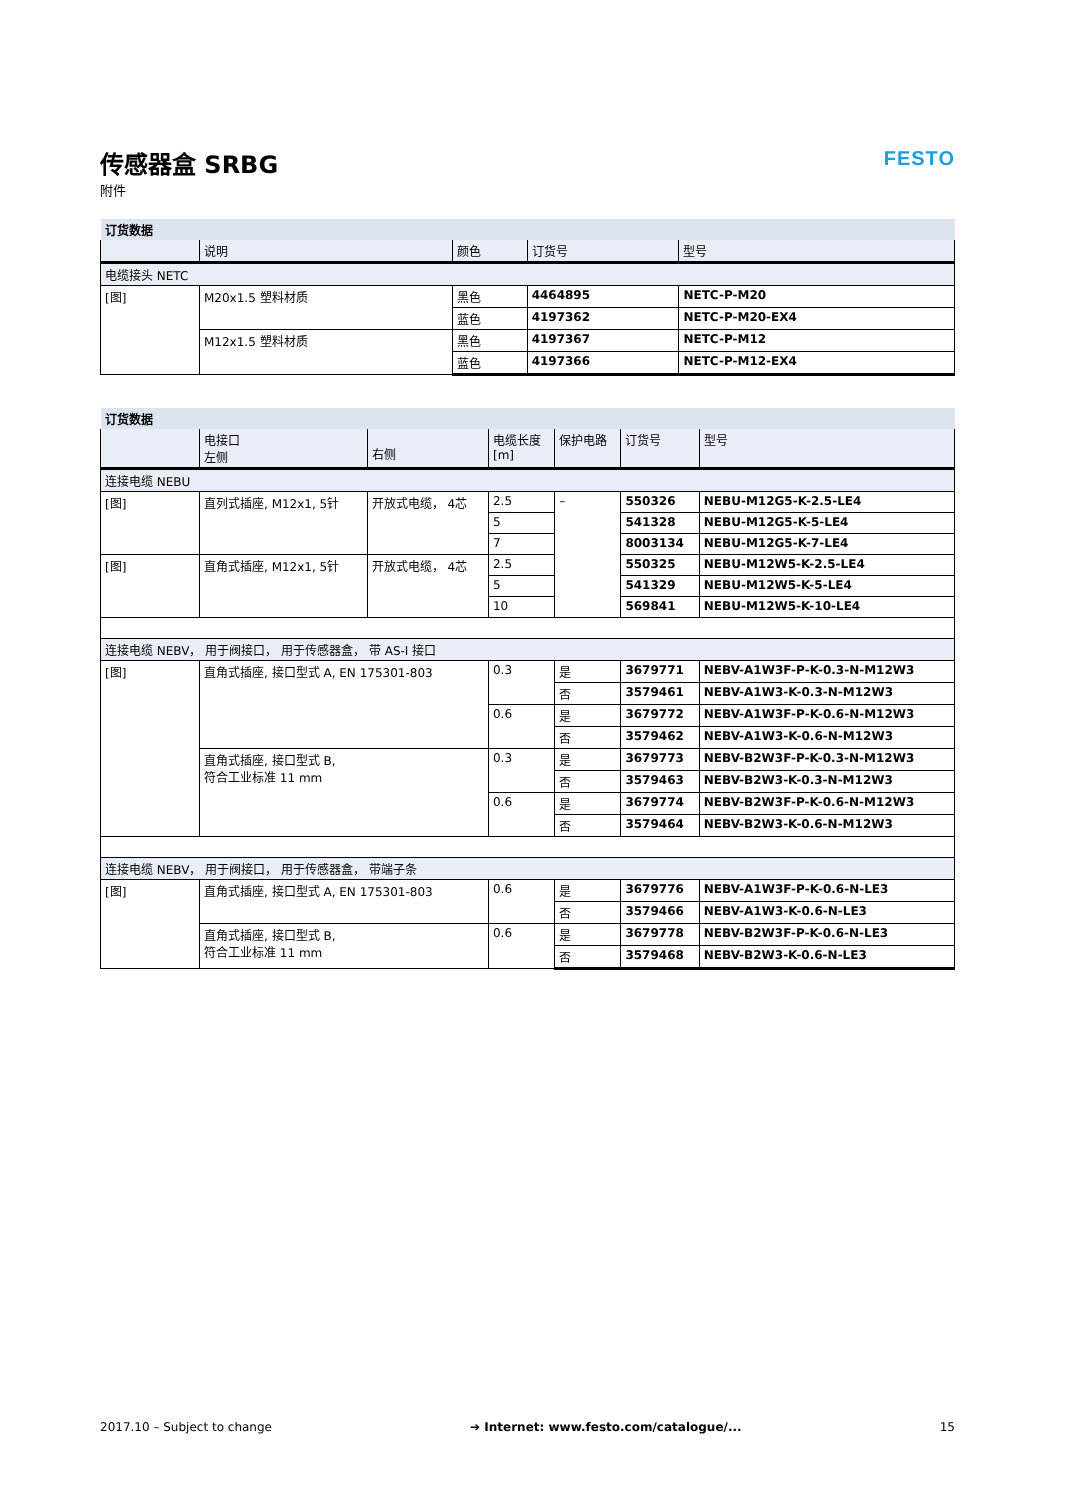传感器盒 SRBG
附件
FESTO
| 订货数据 | | | | |
| | 说明 | 颜色 | 订货号 | 型号 |
| 电缆接头 NETC | | | | |
| [图] | M20x1.5 塑料材质 | 黑色 | 4464895 | NETC-P-M20 |
| | | 蓝色 | 4197362 | NETC-P-M20-EX4 |
| | M12x1.5 塑料材质 | 黑色 | 4197367 | NETC-P-M12 |
| | | 蓝色 | 4197366 | NETC-P-M12-EX4 |
| 订货数据 | | | | | | |
| | 电接口 左侧 | 右侧 | 电缆长度 [m] | 保护电路 | 订货号 | 型号 |
| 连接电缆 NEBU | | | | | | |
| [图] | 直列式插座, M12x1, 5针 | 开放式电缆， 4芯 | 2.5 | – | 550326 | NEBU-M12G5-K-2.5-LE4 |
| | | | 5 | | 541328 | NEBU-M12G5-K-5-LE4 |
| | | | 7 | | 8003134 | NEBU-M12G5-K-7-LE4 |
| [图] | 直角式插座, M12x1, 5针 | 开放式电缆， 4芯 | 2.5 | | 550325 | NEBU-M12W5-K-2.5-LE4 |
| | | | 5 | | 541329 | NEBU-M12W5-K-5-LE4 |
| | | | 10 | | 569841 | NEBU-M12W5-K-10-LE4 |
| 连接电缆 NEBV， 用于阀接口， 用于传感器盒， 带 AS-I 接口 | | | | | | |
| [图] | 直角式插座, 接口型式 A, EN 175301-803 | | 0.3 | 是 | 3679771 | NEBV-A1W3F-P-K-0.3-N-M12W3 |
| | | | | 否 | 3579461 | NEBV-A1W3-K-0.3-N-M12W3 |
| | | | 0.6 | 是 | 3679772 | NEBV-A1W3F-P-K-0.6-N-M12W3 |
| | | | | 否 | 3579462 | NEBV-A1W3-K-0.6-N-M12W3 |
| | 直角式插座, 接口型式 B, 符合工业标准 11 mm | | 0.3 | 是 | 3679773 | NEBV-B2W3F-P-K-0.3-N-M12W3 |
| | | | | 否 | 3579463 | NEBV-B2W3-K-0.3-N-M12W3 |
| | | | 0.6 | 是 | 3679774 | NEBV-B2W3F-P-K-0.6-N-M12W3 |
| | | | | 否 | 3579464 | NEBV-B2W3-K-0.6-N-M12W3 |
| 连接电缆 NEBV， 用于阀接口， 用于传感器盒， 带端子条 | | | | | | |
| [图] | 直角式插座, 接口型式 A, EN 175301-803 | | 0.6 | 是 | 3679776 | NEBV-A1W3F-P-K-0.6-N-LE3 |
| | | | | 否 | 3579466 | NEBV-A1W3-K-0.6-N-LE3 |
| | 直角式插座, 接口型式 B, 符合工业标准 11 mm | | 0.6 | 是 | 3679778 | NEBV-B2W3F-P-K-0.6-N-LE3 |
| | | | | 否 | 3579468 | NEBV-B2W3-K-0.6-N-LE3 |
2017.10 – Subject to change ➔ Internet: www.festo.com/catalogue/... 15